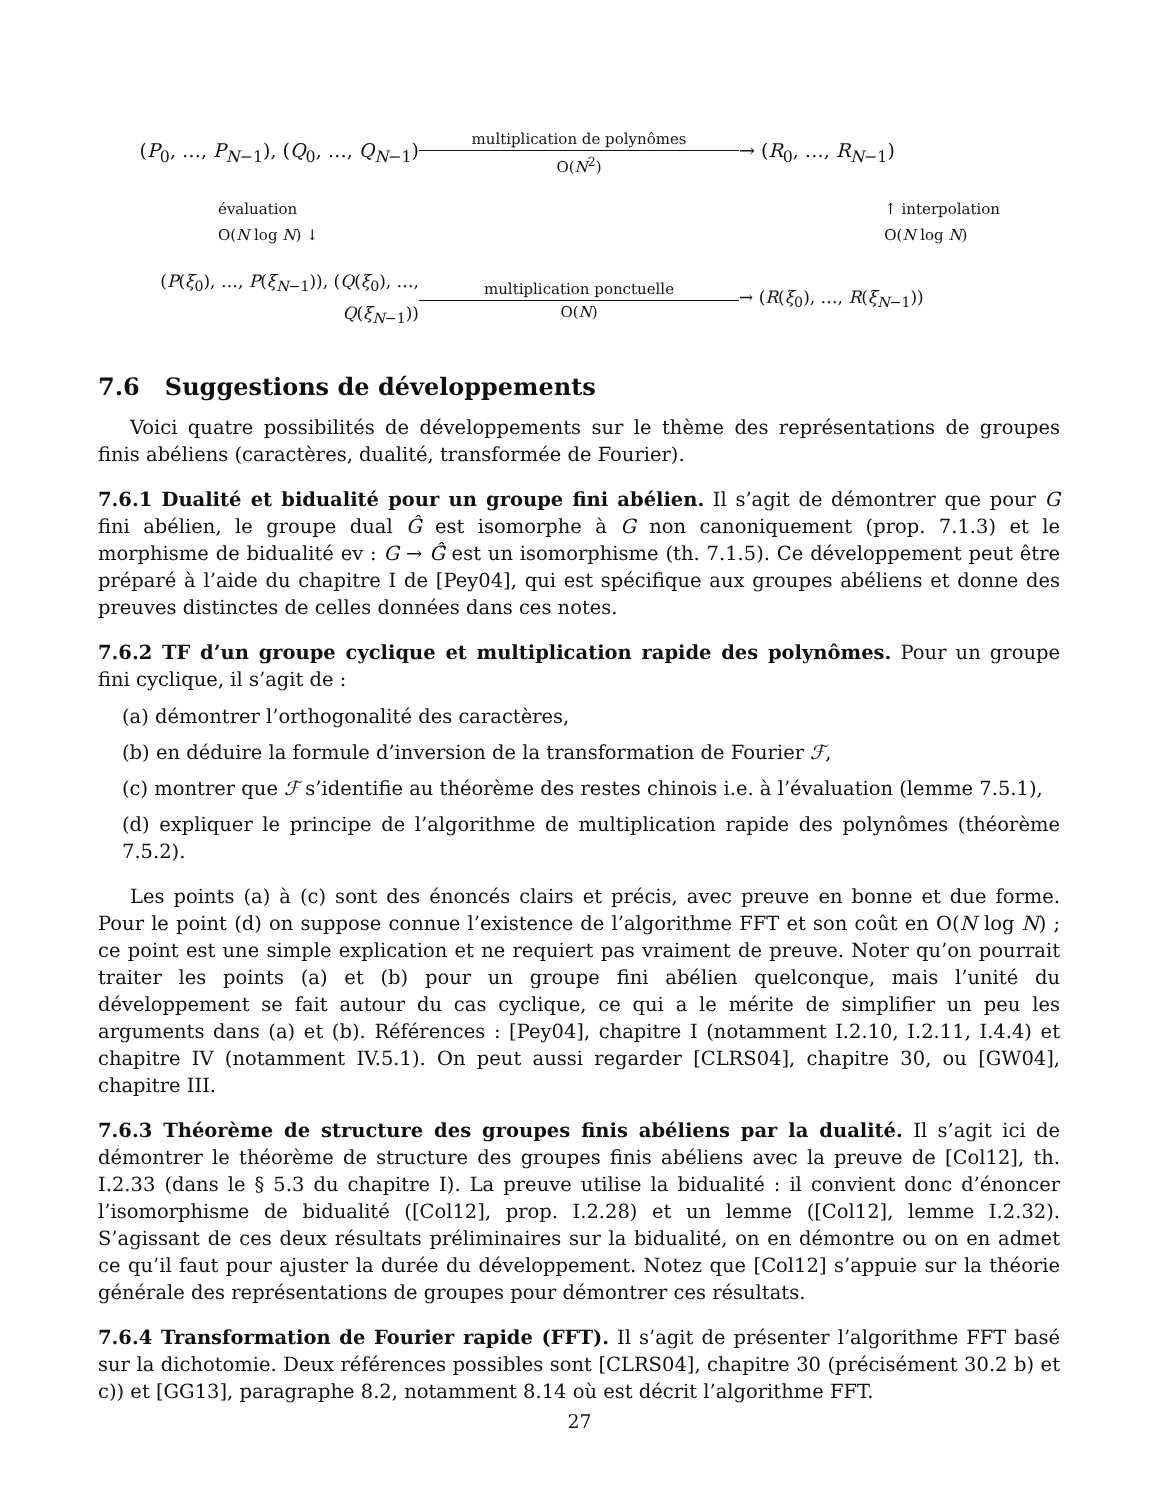(P<sub>0</sub>, …, P<sub>N−1</sub>), (Q<sub>0</sub>, …, Q<sub>N−1</sub>)
multiplication de polynômes
O(N<sup>2</sup>)
→ (R<sub>0</sub>, …, R<sub>N−1</sub>)
évaluation
O(N log N) ↓
↑ interpolation
O(N log N)
(P(ξ<sub>0</sub>), …, P(ξ<sub>N−1</sub>)), (Q(ξ<sub>0</sub>), …, Q(ξ<sub>N−1</sub>))
multiplication ponctuelle
O(N)
→ (R(ξ<sub>0</sub>), …, R(ξ<sub>N−1</sub>))
7.6 Suggestions de développements
Voici quatre possibilités de développements sur le thème des représentations de groupes finis abéliens (caractères, dualité, transformée de Fourier).
7.6.1 Dualité et bidualité pour un groupe fini abélien. Il s’agit de démontrer que pour G fini abélien, le groupe dual Ĝ est isomorphe à G non canoniquement (prop. 7.1.3) et le morphisme de bidualité ev : G → Ĝ̂ est un isomorphisme (th. 7.1.5). Ce développement peut être préparé à l’aide du chapitre I de [Pey04], qui est spécifique aux groupes abéliens et donne des preuves distinctes de celles données dans ces notes.
7.6.2 TF d’un groupe cyclique et multiplication rapide des polynômes. Pour un groupe fini cyclique, il s’agit de :
(a) démontrer l’orthogonalité des caractères,
(b) en déduire la formule d’inversion de la transformation de Fourier ℱ,
(c) montrer que ℱ s’identifie au théorème des restes chinois i.e. à l’évaluation (lemme 7.5.1),
(d) expliquer le principe de l’algorithme de multiplication rapide des polynômes (théorème 7.5.2).
Les points (a) à (c) sont des énoncés clairs et précis, avec preuve en bonne et due forme. Pour le point (d) on suppose connue l’existence de l’algorithme FFT et son coût en O(N log N) ; ce point est une simple explication et ne requiert pas vraiment de preuve. Noter qu’on pourrait traiter les points (a) et (b) pour un groupe fini abélien quelconque, mais l’unité du développement se fait autour du cas cyclique, ce qui a le mérite de simplifier un peu les arguments dans (a) et (b). Références : [Pey04], chapitre I (notamment I.2.10, I.2.11, I.4.4) et chapitre IV (notamment IV.5.1). On peut aussi regarder [CLRS04], chapitre 30, ou [GW04], chapitre III.
7.6.3 Théorème de structure des groupes finis abéliens par la dualité. Il s’agit ici de démontrer le théorème de structure des groupes finis abéliens avec la preuve de [Col12], th. I.2.33 (dans le § 5.3 du chapitre I). La preuve utilise la bidualité : il convient donc d’énoncer l’isomorphisme de bidualité ([Col12], prop. I.2.28) et un lemme ([Col12], lemme I.2.32). S’agissant de ces deux résultats préliminaires sur la bidualité, on en démontre ou on en admet ce qu’il faut pour ajuster la durée du développement. Notez que [Col12] s’appuie sur la théorie générale des représentations de groupes pour démontrer ces résultats.
7.6.4 Transformation de Fourier rapide (FFT). Il s’agit de présenter l’algorithme FFT basé sur la dichotomie. Deux références possibles sont [CLRS04], chapitre 30 (précisément 30.2 b) et c)) et [GG13], paragraphe 8.2, notamment 8.14 où est décrit l’algorithme FFT.
27